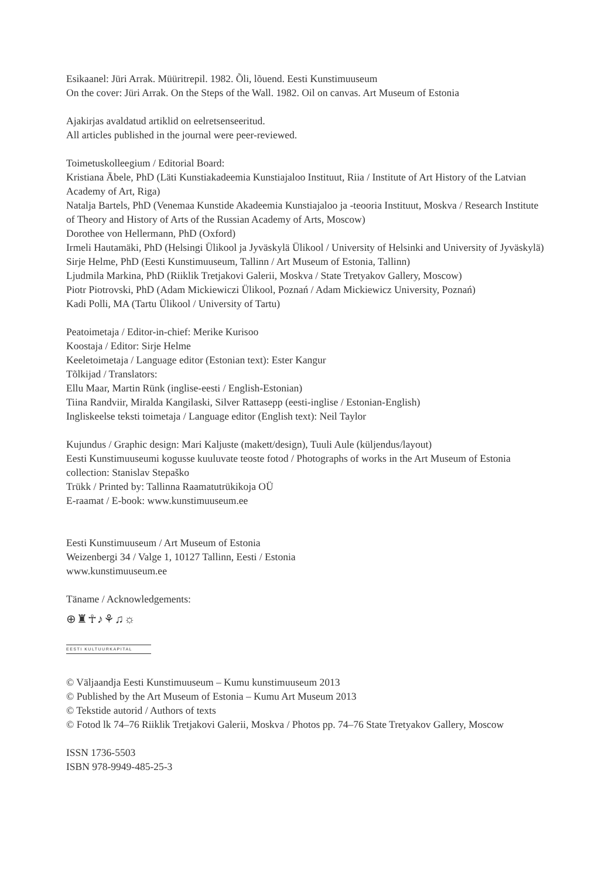Esikaanel: Jüri Arrak. Müüritrepil. 1982. Õli, lõuend. Eesti Kunstimuuseum
On the cover: Jüri Arrak. On the Steps of the Wall. 1982. Oil on canvas. Art Museum of Estonia
Ajakirjas avaldatud artiklid on eelretsenseeritud.
All articles published in the journal were peer-reviewed.
Toimetuskolleegium / Editorial Board:
Kristiana Ābele, PhD (Läti Kunstiakadeemia Kunstiajaloo Instituut, Riia / Institute of Art History of the Latvian Academy of Art, Riga)
Natalja Bartels, PhD (Venemaa Kunstide Akadeemia Kunstiajaloo ja -teooria Instituut, Moskva / Research Institute of Theory and History of Arts of the Russian Academy of Arts, Moscow)
Dorothee von Hellermann, PhD (Oxford)
Irmeli Hautamäki, PhD (Helsingi Ülikool ja Jyväskylä Ülikool / University of Helsinki and University of Jyväskylä)
Sirje Helme, PhD (Eesti Kunstimuuseum, Tallinn / Art Museum of Estonia, Tallinn)
Ljudmila Markina, PhD (Riiklik Tretjakovi Galerii, Moskva / State Tretyakov Gallery, Moscow)
Piotr Piotrovski, PhD (Adam Mickiewiczi Ülikool, Poznań / Adam Mickiewicz University, Poznań)
Kadi Polli, MA (Tartu Ülikool / University of Tartu)
Peatoimetaja / Editor-in-chief: Merike Kurisoo
Koostaja / Editor: Sirje Helme
Keeletoimetaja / Language editor (Estonian text): Ester Kangur
Tõlkijad / Translators:
Ellu Maar, Martin Rünk (inglise-eesti / English-Estonian)
Tiina Randviir, Miralda Kangilaski, Silver Rattasepp (eesti-inglise / Estonian-English)
Ingliskeelse teksti toimetaja / Language editor (English text): Neil Taylor
Kujundus / Graphic design: Mari Kaljuste (makett/design), Tuuli Aule (küljendus/layout)
Eesti Kunstimuuseumi kogusse kuuluvate teoste fotod / Photographs of works in the Art Museum of Estonia collection: Stanislav Stepaško
Trükk / Printed by: Tallinna Raamatutrükikoja OÜ
E-raamat / E-book: www.kunstimuuseum.ee
Eesti Kunstimuuseum / Art Museum of Estonia
Weizenbergi 34 / Valge 1, 10127 Tallinn, Eesti / Estonia
www.kunstimuuseum.ee
Täname / Acknowledgements:
⊕♜☥♪⚘♫☼
EESTI KULTUURKAPITAL
© Väljaandja Eesti Kunstimuuseum – Kumu kunstimuuseum 2013
© Published by the Art Museum of Estonia – Kumu Art Museum 2013
© Tekstide autorid / Authors of texts
© Fotod lk 74–76 Riiklik Tretjakovi Galerii, Moskva / Photos pp. 74–76 State Tretyakov Gallery, Moscow
ISSN 1736-5503
ISBN 978-9949-485-25-3